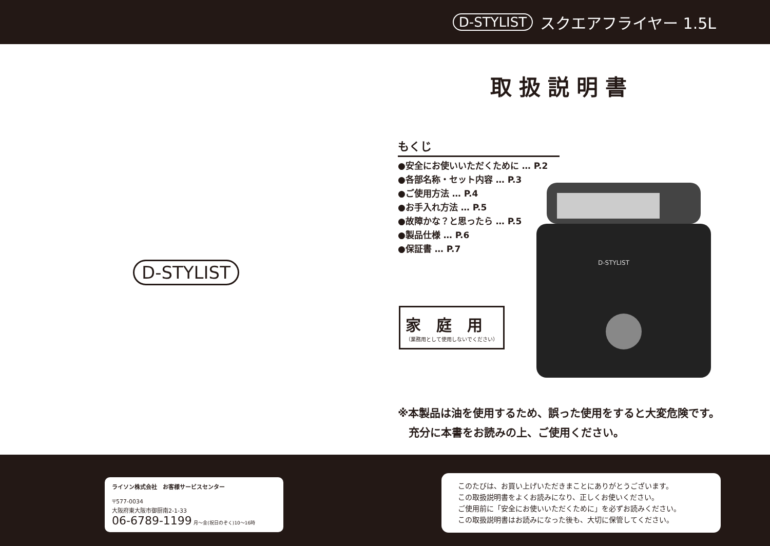D-STYLIST スクエアフライヤー 1.5L
D-STYLIST
取扱説明書
もくじ
●安全にお使いいただくために … P.2
●各部名称・セット内容 … P.3
●ご使用方法 … P.4
●お手入れ方法 … P.5
●故障かな？と思ったら … P.5
●製品仕様 … P.6
●保証書 … P.7
家庭用
（業務用として使用しないでください）
D-STYLIST
※本製品は油を使用するため、誤った使用をすると大変危険です。
　充分に本書をお読みの上、ご使用ください。
ライソン株式会社　お客様サービスセンター
〒577-0034
大阪府東大阪市御厨南2-1-33
06-6789-1199 月〜金(祝日のぞく)10〜16時
このたびは、お買い上げいただきまことにありがとうございます。
この取扱説明書をよくお読みになり、正しくお使いください。
ご使用前に「安全にお使いいただくために」を必ずお読みください。
この取扱説明書はお読みになった後も、大切に保管してください。